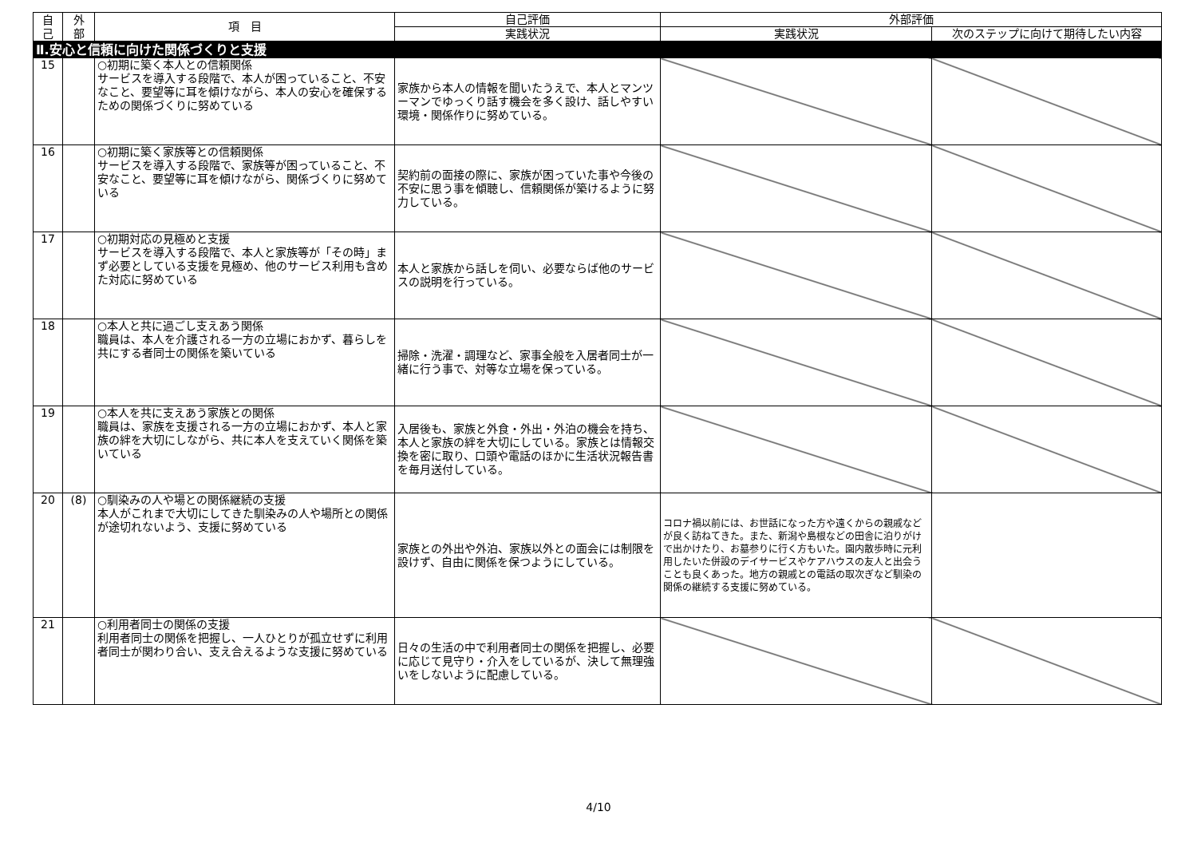| 自 己 | 外 部 | 項 目 | 自己評価 | 外部評価 | |
| --- | --- | --- | --- | --- | --- |
| | | | 実践状況 | 実践状況 | 次のステップに向けて期待したい内容 |
| Ⅱ.安心と信頼に向けた関係づくりと支援 | | | | | |
| 15 | | ○初期に築く本人との信頼関係 サービスを導入する段階で、本人が困っていること、不安なこと、要望等に耳を傾けながら、本人の安心を確保するための関係づくりに努めている | 家族から本人の情報を聞いたうえで、本人とマンツーマンでゆっくり話す機会を多く設け、話しやすい環境・関係作りに努めている。 | | |
| 16 | | ○初期に築く家族等との信頼関係 サービスを導入する段階で、家族等が困っていること、不安なこと、要望等に耳を傾けながら、関係づくりに努めている | 契約前の面接の際に、家族が困っていた事や今後の不安に思う事を傾聴し、信頼関係が築けるように努力している。 | | |
| 17 | | ○初期対応の見極めと支援 サービスを導入する段階で、本人と家族等が「その時」まず必要としている支援を見極め、他のサービス利用も含めた対応に努めている | 本人と家族から話しを伺い、必要ならば他のサービスの説明を行っている。 | | |
| 18 | | ○本人と共に過ごし支えあう関係 職員は、本人を介護される一方の立場におかず、暮らしを共にする者同士の関係を築いている | 掃除・洗濯・調理など、家事全般を入居者同士が一緒に行う事で、対等な立場を保っている。 | | |
| 19 | | ○本人を共に支えあう家族との関係 職員は、家族を支援される一方の立場におかず、本人と家族の絆を大切にしながら、共に本人を支えていく関係を築いている | 入居後も、家族と外食・外出・外泊の機会を持ち、本人と家族の絆を大切にしている。家族とは情報交換を密に取り、口頭や電話のほかに生活状況報告書を毎月送付している。 | | |
| 20 | (8) | ○馴染みの人や場との関係継続の支援 本人がこれまで大切にしてきた馴染みの人や場所との関係が途切れないよう、支援に努めている | 家族との外出や外泊、家族以外との面会には制限を設けず、自由に関係を保つようにしている。 | コロナ禍以前には、お世話になった方や遠くからの親戚などが良く訪ねてきた。また、新潟や島根などの田舎に泊りがけで出かけたり、お墓参りに行く方もいた。園内散歩時に元利用したいた併設のデイサービスやケアハウスの友人と出会うことも良くあった。地方の親戚との電話の取次ぎなど馴染の関係の継続する支援に努めている。 | |
| 21 | | ○利用者同士の関係の支援 利用者同士の関係を把握し、一人ひとりが孤立せずに利用者同士が関わり合い、支え合えるような支援に努めている | 日々の生活の中で利用者同士の関係を把握し、必要に応じて見守り・介入をしているが、決して無理強いをしないように配慮している。 | | |
4/10